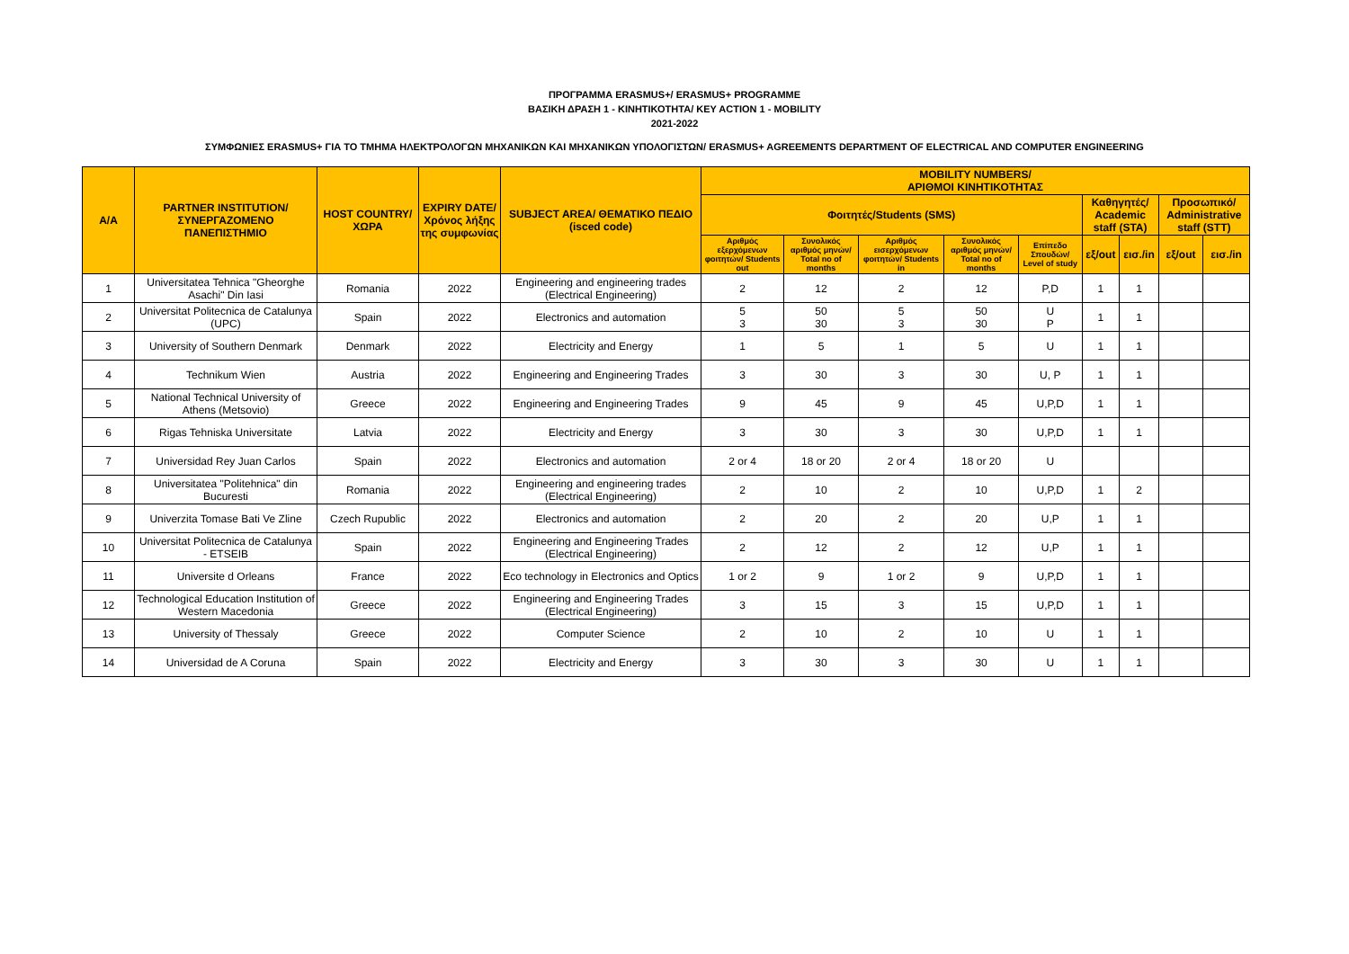ΠΡΟΓΡΑΜΜΑ ERASMUS+/ ERASMUS+ PROGRAMME
ΒΑΣΙΚΗ ΔΡΑΣΗ 1 - ΚΙΝΗΤΙΚΟΤΗΤΑ/ KEY ACTION 1 - MOBILITY
2021-2022
ΣΥΜΦΩΝΙΕΣ ERASMUS+ ΓΙΑ ΤΟ ΤΜΗΜΑ ΗΛΕΚΤΡΟΛΟΓΩΝ ΜΗΧΑΝΙΚΩΝ ΚΑΙ ΜΗΧΑΝΙΚΩΝ ΥΠΟΛΟΓΙΣΤΩΝ/ ERASMUS+ AGREEMENTS DEPARTMENT OF ELECTRICAL AND COMPUTER ENGINEERING
| A/A | PARTNER INSTITUTION/ ΣΥΝΕΡΓΑΖΟΜΕΝΟ ΠΑΝΕΠΙΣΤΗΜΙΟ | HOST COUNTRY/ ΧΩΡΑ | EXPIRY DATE/ Χρόνος λήξης της συμφωνίας | SUBJECT AREA/ ΘΕΜΑΤΙΚΟ ΠΕΔΙΟ (isced code) | MOBILITY NUMBERS/ ΑΡΙΘΜΟΙ ΚΙΝΗΤΙΚΟΤΗΤΑΣ | | | | | | | | |
| --- | --- | --- | --- | --- | --- | --- | --- | --- | --- | --- | --- | --- | --- |
| | | | | | Φοιτητές/Students (SMS) | | | | | Καθηγητές/ Academic staff (STA) | | Προσωπικό/ Administrative staff (STT) | |
| | | | | | Αριθμός εξερχόμενων φοιτητών/ Students out | Συνολικός αριθμός μηνών/ Total no of months | Αριθμός εισερχόμενων φοιτητών/ Students in | Συνολικός αριθμός μηνών/ Total no of months | Επίπεδο Σπουδών/ Level of study | εξ/out | εισ./in | εξ/out | εισ./in |
| 1 | Universitatea Tehnica "Gheorghe Asachi" Din Iasi | Romania | 2022 | Engineering and engineering trades (Electrical Engineering) | 2 | 12 | 2 | 12 | P,D | 1 | 1 | | |
| 2 | Universitat Politecnica de Catalunya (UPC) | Spain | 2022 | Electronics and automation | 5 3 | 50 30 | 5 3 | 50 30 | U P | 1 | 1 | | |
| 3 | University of Southern Denmark | Denmark | 2022 | Electricity and Energy | 1 | 5 | 1 | 5 | U | 1 | 1 | | |
| 4 | Technikum Wien | Austria | 2022 | Engineering and Engineering Trades | 3 | 30 | 3 | 30 | U, P | 1 | 1 | | |
| 5 | National Technical University of Athens (Metsovio) | Greece | 2022 | Engineering and Engineering Trades | 9 | 45 | 9 | 45 | U,P,D | 1 | 1 | | |
| 6 | Rigas Tehniska Universitate | Latvia | 2022 | Electricity and Energy | 3 | 30 | 3 | 30 | U,P,D | 1 | 1 | | |
| 7 | Universidad Rey Juan Carlos | Spain | 2022 | Electronics and automation | 2 or 4 | 18 or 20 | 2 or 4 | 18 or 20 | U | | | | |
| 8 | Universitatea "Politehnica" din Bucuresti | Romania | 2022 | Engineering and engineering trades (Electrical Engineering) | 2 | 10 | 2 | 10 | U,P,D | 1 | 2 | | |
| 9 | Univerzita Tomase Bati Ve Zline | Czech Rupublic | 2022 | Electronics and automation | 2 | 20 | 2 | 20 | U,P | 1 | 1 | | |
| 10 | Universitat Politecnica de Catalunya - ETSEIB | Spain | 2022 | Engineering and Engineering Trades (Electrical Engineering) | 2 | 12 | 2 | 12 | U,P | 1 | 1 | | |
| 11 | Universite d Orleans | France | 2022 | Eco technology in Electronics and Optics | 1 or 2 | 9 | 1 or 2 | 9 | U,P,D | 1 | 1 | | |
| 12 | Technological Education Institution of Western Macedonia | Greece | 2022 | Engineering and Engineering Trades (Electrical Engineering) | 3 | 15 | 3 | 15 | U,P,D | 1 | 1 | | |
| 13 | University of Thessaly | Greece | 2022 | Computer Science | 2 | 10 | 2 | 10 | U | 1 | 1 | | |
| 14 | Universidad de A Coruna | Spain | 2022 | Electricity and Energy | 3 | 30 | 3 | 30 | U | 1 | 1 | | |